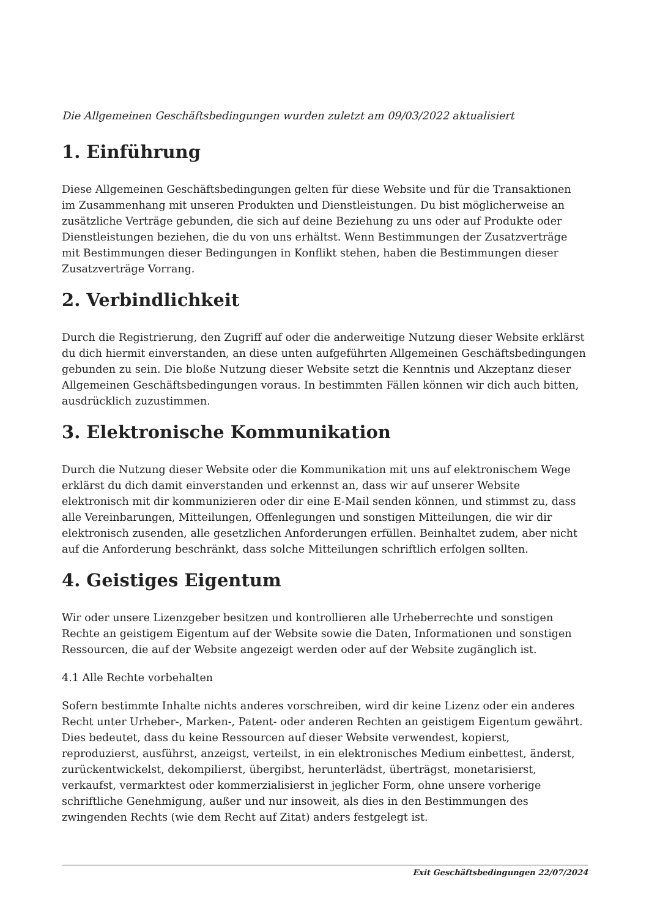Die Allgemeinen Geschäftsbedingungen wurden zuletzt am 09/03/2022 aktualisiert
1. Einführung
Diese Allgemeinen Geschäftsbedingungen gelten für diese Website und für die Transaktionen im Zusammenhang mit unseren Produkten und Dienstleistungen. Du bist möglicherweise an zusätzliche Verträge gebunden, die sich auf deine Beziehung zu uns oder auf Produkte oder Dienstleistungen beziehen, die du von uns erhältst. Wenn Bestimmungen der Zusatzverträge mit Bestimmungen dieser Bedingungen in Konflikt stehen, haben die Bestimmungen dieser Zusatzverträge Vorrang.
2. Verbindlichkeit
Durch die Registrierung, den Zugriff auf oder die anderweitige Nutzung dieser Website erklärst du dich hiermit einverstanden, an diese unten aufgeführten Allgemeinen Geschäftsbedingungen gebunden zu sein. Die bloße Nutzung dieser Website setzt die Kenntnis und Akzeptanz dieser Allgemeinen Geschäftsbedingungen voraus. In bestimmten Fällen können wir dich auch bitten, ausdrücklich zuzustimmen.
3. Elektronische Kommunikation
Durch die Nutzung dieser Website oder die Kommunikation mit uns auf elektronischem Wege erklärst du dich damit einverstanden und erkennst an, dass wir auf unserer Website elektronisch mit dir kommunizieren oder dir eine E-Mail senden können, und stimmst zu, dass alle Vereinbarungen, Mitteilungen, Offenlegungen und sonstigen Mitteilungen, die wir dir elektronisch zusenden, alle gesetzlichen Anforderungen erfüllen. Beinhaltet zudem, aber nicht auf die Anforderung beschränkt, dass solche Mitteilungen schriftlich erfolgen sollten.
4. Geistiges Eigentum
Wir oder unsere Lizenzgeber besitzen und kontrollieren alle Urheberrechte und sonstigen Rechte an geistigem Eigentum auf der Website sowie die Daten, Informationen und sonstigen Ressourcen, die auf der Website angezeigt werden oder auf der Website zugänglich ist.
4.1 Alle Rechte vorbehalten
Sofern bestimmte Inhalte nichts anderes vorschreiben, wird dir keine Lizenz oder ein anderes Recht unter Urheber-, Marken-, Patent- oder anderen Rechten an geistigem Eigentum gewährt. Dies bedeutet, dass du keine Ressourcen auf dieser Website verwendest, kopierst, reproduzierst, ausführst, anzeigst, verteilst, in ein elektronisches Medium einbettest, änderst, zurückentwickelst, dekompilierst, übergibst, herunterlädst, überträgst, monetarisierst, verkaufst, vermarktest oder kommerzialisierst in jeglicher Form, ohne unsere vorherige schriftliche Genehmigung, außer und nur insoweit, als dies in den Bestimmungen des zwingenden Rechts (wie dem Recht auf Zitat) anders festgelegt ist.
Exit Geschäftsbedingungen 22/07/2024